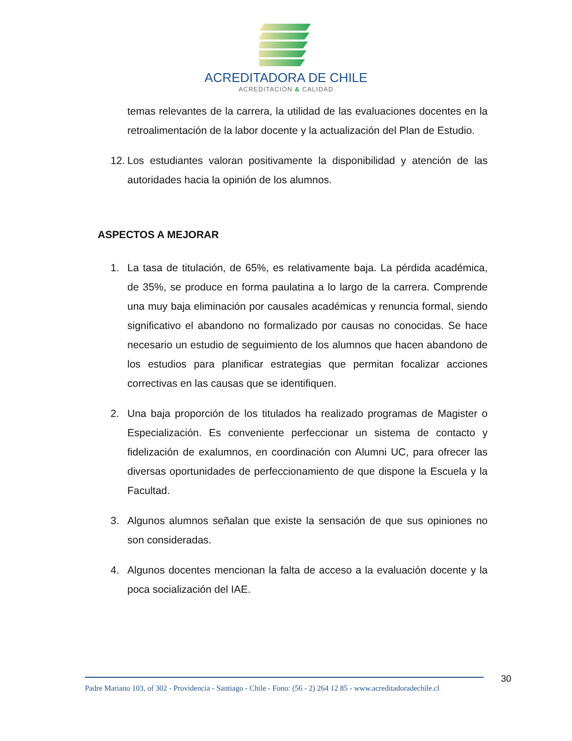ACREDITADORA DE CHILE
ACREDITACIÓN & CALIDAD
temas relevantes de la carrera, la utilidad de las evaluaciones docentes en la retroalimentación de la labor docente y la actualización del Plan de Estudio.
12.
Los estudiantes valoran positivamente la disponibilidad y atención de las autoridades hacia la opinión de los alumnos.
ASPECTOS A MEJORAR
1. La tasa de titulación, de 65%, es relativamente baja. La pérdida académica, de 35%, se produce en forma paulatina a lo largo de la carrera. Comprende una muy baja eliminación por causales académicas y renuncia formal, siendo significativo el abandono no formalizado por causas no conocidas. Se hace necesario un estudio de seguimiento de los alumnos que hacen abandono de los estudios para planificar estrategias que permitan focalizar acciones correctivas en las causas que se identifiquen.
2. Una baja proporción de los titulados ha realizado programas de Magister o Especialización. Es conveniente perfeccionar un sistema de contacto y fidelización de exalumnos, en coordinación con Alumni UC, para ofrecer las diversas oportunidades de perfeccionamiento de que dispone la Escuela y la Facultad.
3. Algunos alumnos señalan que existe la sensación de que sus opiniones no son consideradas.
4. Algunos docentes mencionan la falta de acceso a la evaluación docente y la poca socialización del IAE.
Padre Mariano 103, of 302 - Providencia - Santiago - Chile - Fono: (56 - 2) 264 12 85 - www.acreditadoradechile.cl
30